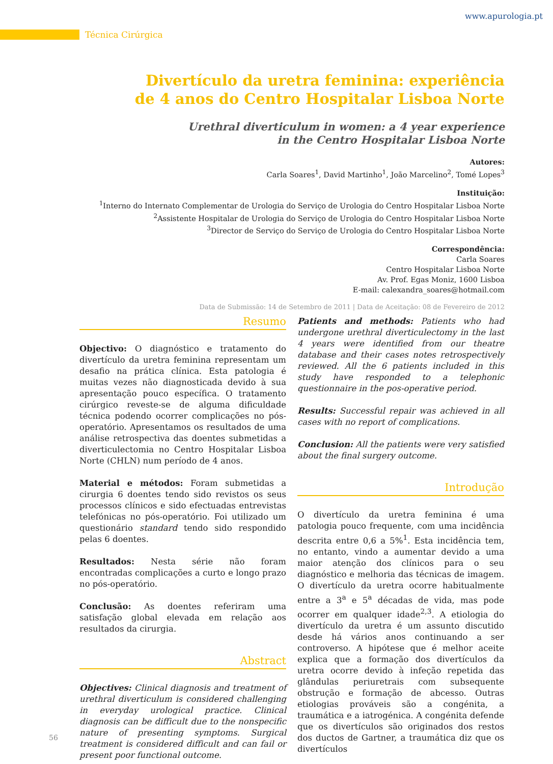www.apurologia.pt
Técnica Cirúrgica
Divertículo da uretra feminina: experiência
de 4 anos do Centro Hospitalar Lisboa Norte
Urethral diverticulum in women: a 4 year experience
in the Centro Hospitalar Lisboa Norte
Autores:
Carla Soares<sup>1</sup>, David Martinho<sup>1</sup>, João Marcelino<sup>2</sup>, Tomé Lopes<sup>3</sup>
Instituição:
<sup>1</sup> Interno do Internato Complementar de Urologia do Serviço de Urologia do Centro Hospitalar Lisboa Norte
<sup>2</sup> Assistente Hospitalar de Urologia do Serviço de Urologia do Centro Hospitalar Lisboa Norte
<sup>3</sup> Director de Serviço do Serviço de Urologia do Centro Hospitalar Lisboa Norte
Correspondência:
Carla Soares
Centro Hospitalar Lisboa Norte
Av. Prof. Egas Moniz, 1600 Lisboa
E-mail: calexandra_soares@hotmail.com
Data de Submissão: 14 de Setembro de 2011 | Data de Aceitação: 08 de Fevereiro de 2012
Resumo
Objectivo: O diagnóstico e tratamento do divertículo da uretra feminina representam um desafio na prática clínica. Esta patologia é muitas vezes não diagnosticada devido à sua apresentação pouco específica. O tratamento cirúrgico reveste-se de alguma dificuldade técnica podendo ocorrer complicações no pós-operatório. Apresentamos os resultados de uma análise retrospectiva das doentes submetidas a diverticulectomia no Centro Hospitalar Lisboa Norte (CHLN) num período de 4 anos.
Material e métodos: Foram submetidas a cirurgia 6 doentes tendo sido revistos os seus processos clínicos e sido efectuadas entrevistas telefónicas no pós-operatório. Foi utilizado um questionário standard tendo sido respondido pelas 6 doentes.
Resultados: Nesta série não foram encontradas complicações a curto e longo prazo no pós-operatório.
Conclusão: As doentes referiram uma satisfação global elevada em relação aos resultados da cirurgia.
Abstract
Objectives: Clinical diagnosis and treatment of urethral diverticulum is considered challenging in everyday urological practice. Clinical diagnosis can be difficult due to the nonspecific nature of presenting symptoms. Surgical treatment is considered difficult and can fail or present poor functional outcome.
Patients and methods: Patients who had undergone urethral diverticulectomy in the last 4 years were identified from our theatre database and their cases notes retrospectively reviewed. All the 6 patients included in this study have responded to a telephonic questionnaire in the pos-operative period.
Results: Successful repair was achieved in all cases with no report of complications.
Conclusion: All the patients were very satisfied about the final surgery outcome.
Introdução
O divertículo da uretra feminina é uma patologia pouco frequente, com uma incidência descrita entre 0,6 a 5%<sup>1</sup>. Esta incidência tem, no entanto, vindo a aumentar devido a uma maior atenção dos clínicos para o seu diagnóstico e melhoria das técnicas de imagem. O divertículo da uretra ocorre habitualmente entre a 3<sup>a</sup> e 5<sup>a</sup> décadas de vida, mas pode ocorrer em qualquer idade<sup>2,3</sup>. A etiologia do divertículo da uretra é um assunto discutido desde há vários anos continuando a ser controverso. A hipótese que é melhor aceite explica que a formação dos divertículos da uretra ocorre devido à infeção repetida das glândulas periuretrais com subsequente obstrução e formação de abcesso. Outras etiologias prováveis são a congénita, a traumática e a iatrogénica. A congénita defende que os divertículos são originados dos restos dos ductos de Gartner, a traumática diz que os divertículos
56